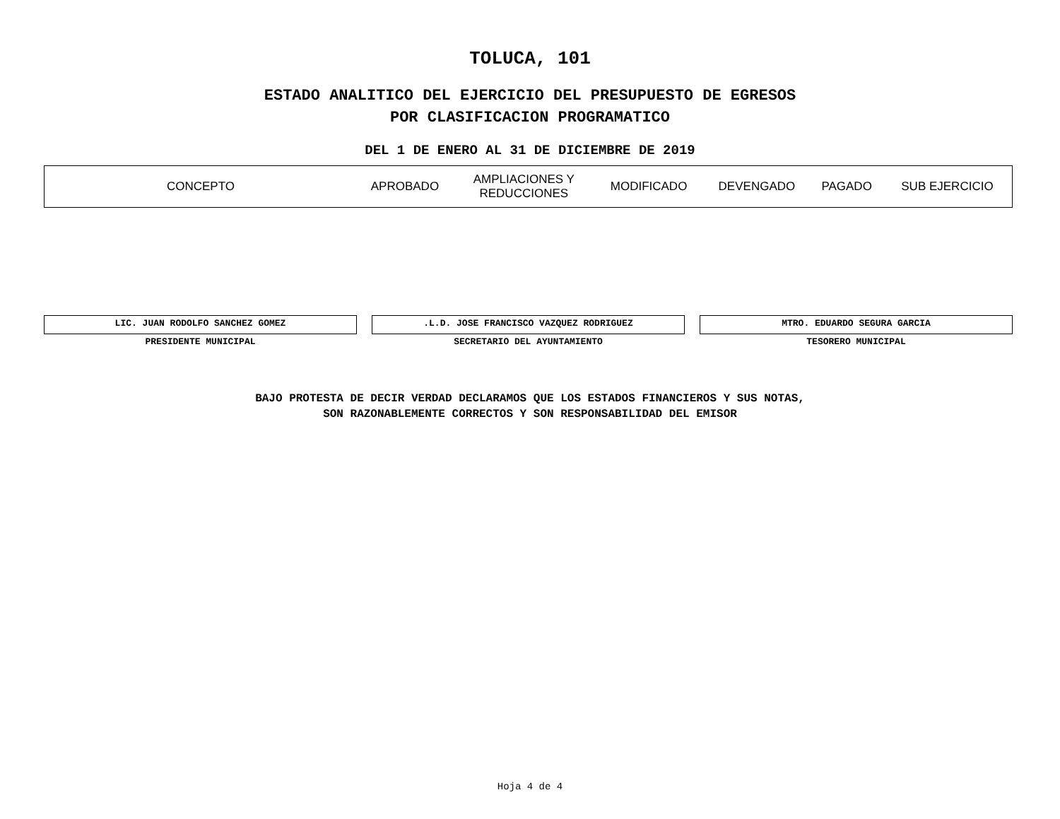TOLUCA, 101
ESTADO ANALITICO DEL EJERCICIO DEL PRESUPUESTO DE EGRESOS
POR CLASIFICACION PROGRAMATICO
DEL 1 DE ENERO AL 31 DE DICIEMBRE DE 2019
| CONCEPTO | APROBADO | AMPLIACIONES Y REDUCCIONES | MODIFICADO | DEVENGADO | PAGADO | SUB EJERCICIO |
| --- | --- | --- | --- | --- | --- | --- |
LIC. JUAN RODOLFO SANCHEZ GOMEZ
PRESIDENTE MUNICIPAL
.L.D. JOSE FRANCISCO VAZQUEZ RODRIGUEZ
SECRETARIO DEL AYUNTAMIENTO
MTRO. EDUARDO SEGURA GARCIA
TESORERO MUNICIPAL
BAJO PROTESTA DE DECIR VERDAD DECLARAMOS QUE LOS ESTADOS FINANCIEROS Y SUS NOTAS,
SON RAZONABLEMENTE CORRECTOS Y SON RESPONSABILIDAD DEL EMISOR
Hoja 4 de 4